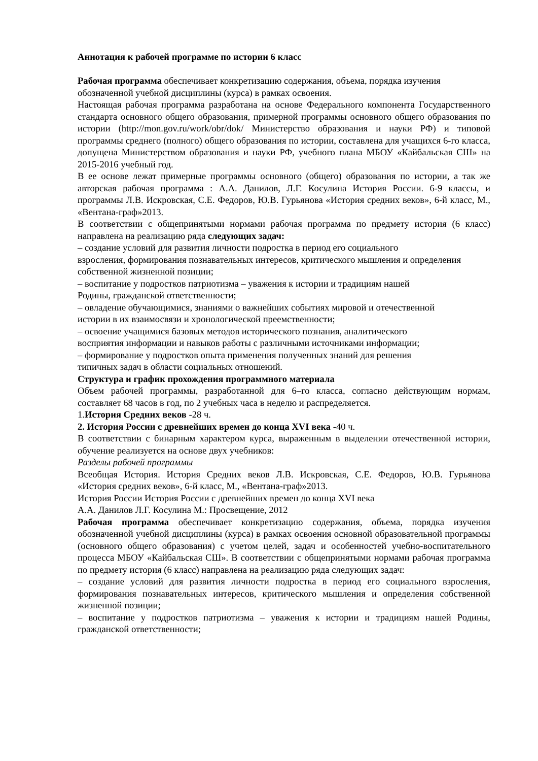Аннотация к рабочей программе по истории 6 класс
Рабочая программа обеспечивает конкретизацию содержания, объема, порядка изучения обозначенной учебной дисциплины (курса) в рамках освоения.
Настоящая рабочая программа разработана на основе Федерального компонента Государственного стандарта основного общего образования, примерной программы основного общего образования по истории (http://mon.gov.ru/work/obr/dok/ Министерство образования и науки РФ) и типовой программы среднего (полного) общего образования по истории, составлена для учащихся 6-го класса, допущена Министерством образования и науки РФ, учебного плана МБОУ «Кайбальская СШ» на 2015-2016 учебный год.
В ее основе лежат примерные программы основного (общего) образования по истории, а так же авторская рабочая программа : А.А. Данилов, Л.Г. Косулина История России. 6-9 классы, и программы Л.В. Искровская, С.Е. Федоров, Ю.В. Гурьянова «История средних веков», 6-й класс, М., «Вентана-граф»2013.
В соответствии с общепринятыми нормами рабочая программа по предмету история (6 класс) направлена на реализацию ряда следующих задач:
– создание условий для развития личности подростка в период его социального
взросления, формирования познавательных интересов, критического мышления и определения
собственной жизненной позиции;
– воспитание у подростков патриотизма – уважения к истории и традициям нашей
Родины, гражданской ответственности;
– овладение обучающимися, знаниями о важнейших событиях мировой и отечественной
истории в их взаимосвязи и хронологической преемственности;
– освоение учащимися базовых методов исторического познания, аналитического
восприятия информации и навыков работы с различными источниками информации;
– формирование у подростков опыта применения полученных знаний для решения
типичных задач в области социальных отношений.
Структура и график прохождения программного материала
Объем рабочей программы, разработанной для 6–го класса, согласно действующим нормам, составляет 68 часов в год, по 2 учебных часа в неделю и распределяется.
1.История Средних веков -28 ч.
2. История России с древнейших времен до конца XVI века -40 ч.
В соответствии с бинарным характером курса, выраженным в выделении отечественной истории, обучение реализуется на основе двух учебников:
Разделы рабочей программы
Всеобщая История. История Средних веков Л.В. Искровская, С.Е. Федоров, Ю.В. Гурьянова «История средних веков», 6-й класс, М., «Вентана-граф»2013.
История России История России с древнейших времен до конца XVI века
А.А. Данилов Л.Г. Косулина М.: Просвещение, 2012
Рабочая программа обеспечивает конкретизацию содержания, объема, порядка изучения обозначенной учебной дисциплины (курса) в рамках освоения основной образовательной программы (основного общего образования) с учетом целей, задач и особенностей учебно-воспитательного процесса МБОУ «Кайбальская СШ». В соответствии с общепринятыми нормами рабочая программа по предмету история (6 класс) направлена на реализацию ряда следующих задач:
– создание условий для развития личности подростка в период его социального взросления, формирования познавательных интересов, критического мышления и определения собственной жизненной позиции;
– воспитание у подростков патриотизма – уважения к истории и традициям нашей Родины, гражданской ответственности;